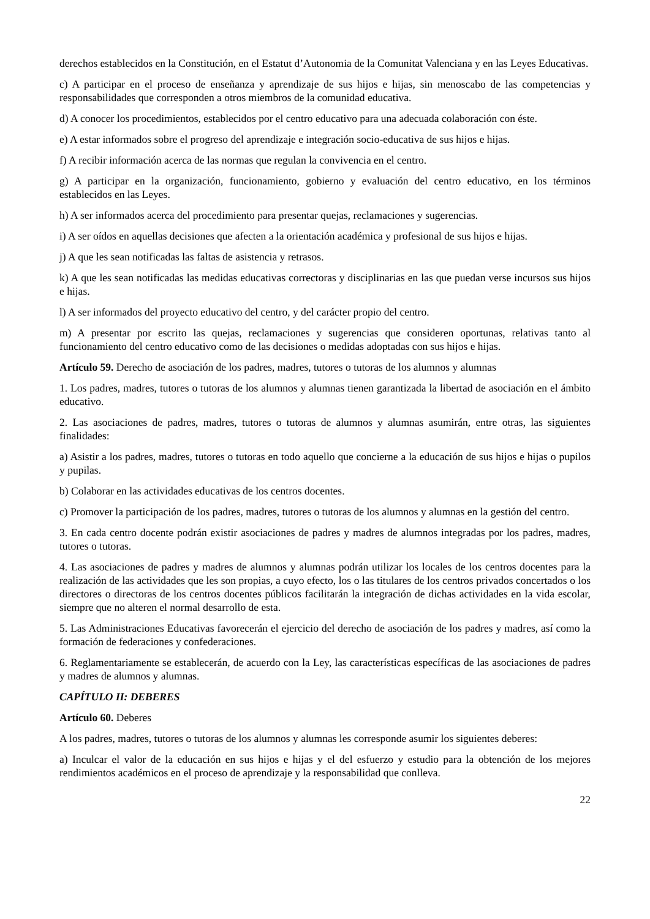derechos establecidos en la Constitución, en el Estatut d’Autonomia de la Comunitat Valenciana y en las Leyes Educativas.
c) A participar en el proceso de enseñanza y aprendizaje de sus hijos e hijas, sin menoscabo de las competencias y responsabilidades que corresponden a otros miembros de la comunidad educativa.
d) A conocer los procedimientos, establecidos por el centro educativo para una adecuada colaboración con éste.
e) A estar informados sobre el progreso del aprendizaje e integración socio-educativa de sus hijos e hijas.
f) A recibir información acerca de las normas que regulan la convivencia en el centro.
g) A participar en la organización, funcionamiento, gobierno y evaluación del centro educativo, en los términos establecidos en las Leyes.
h) A ser informados acerca del procedimiento para presentar quejas, reclamaciones y sugerencias.
i) A ser oídos en aquellas decisiones que afecten a la orientación académica y profesional de sus hijos e hijas.
j) A que les sean notificadas las faltas de asistencia y retrasos.
k) A que les sean notificadas las medidas educativas correctoras y disciplinarias en las que puedan verse incursos sus hijos e hijas.
l) A ser informados del proyecto educativo del centro, y del carácter propio del centro.
m) A presentar por escrito las quejas, reclamaciones y sugerencias que consideren oportunas, relativas tanto al funcionamiento del centro educativo como de las decisiones o medidas adoptadas con sus hijos e hijas.
Artículo 59. Derecho de asociación de los padres, madres, tutores o tutoras de los alumnos y alumnas
1. Los padres, madres, tutores o tutoras de los alumnos y alumnas tienen garantizada la libertad de asociación en el ámbito educativo.
2. Las asociaciones de padres, madres, tutores o tutoras de alumnos y alumnas asumirán, entre otras, las siguientes finalidades:
a) Asistir a los padres, madres, tutores o tutoras en todo aquello que concierne a la educación de sus hijos e hijas o pupilos y pupilas.
b) Colaborar en las actividades educativas de los centros docentes.
c) Promover la participación de los padres, madres, tutores o tutoras de los alumnos y alumnas en la gestión del centro.
3. En cada centro docente podrán existir asociaciones de padres y madres de alumnos integradas por los padres, madres, tutores o tutoras.
4. Las asociaciones de padres y madres de alumnos y alumnas podrán utilizar los locales de los centros docentes para la realización de las actividades que les son propias, a cuyo efecto, los o las titulares de los centros privados concertados o los directores o directoras de los centros docentes públicos facilitarán la integración de dichas actividades en la vida escolar, siempre que no alteren el normal desarrollo de esta.
5. Las Administraciones Educativas favorecerán el ejercicio del derecho de asociación de los padres y madres, así como la formación de federaciones y confederaciones.
6. Reglamentariamente se establecerán, de acuerdo con la Ley, las características específicas de las asociaciones de padres y madres de alumnos y alumnas.
CAPÍTULO II: DEBERES
Artículo 60. Deberes
A los padres, madres, tutores o tutoras de los alumnos y alumnas les corresponde asumir los siguientes deberes:
a) Inculcar el valor de la educación en sus hijos e hijas y el del esfuerzo y estudio para la obtención de los mejores rendimientos académicos en el proceso de aprendizaje y la responsabilidad que conlleva.
22